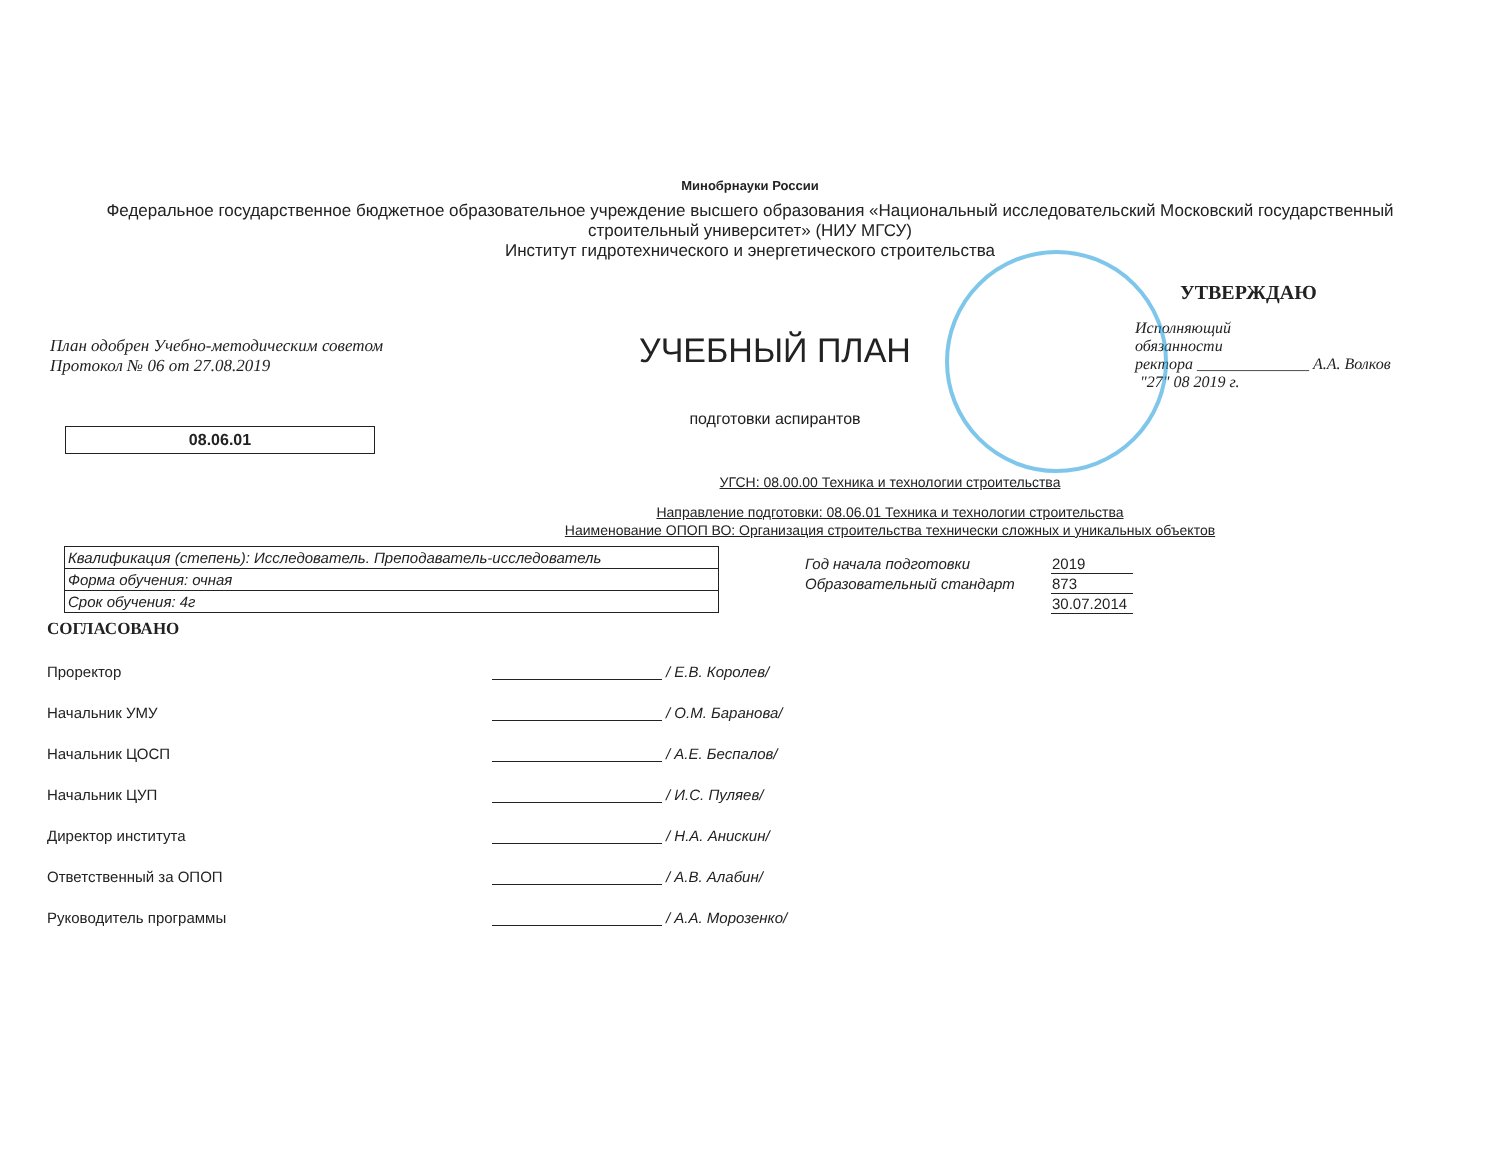Минобрнауки России
Федеральное государственное бюджетное образовательное учреждение высшего образования «Национальный исследовательский Московский государственный строительный университет» (НИУ МГСУ)
Институт гидротехнического и энергетического строительства
План одобрен Учебно-методическим советом
Протокол № 06 от 27.08.2019
08.06.01
УЧЕБНЫЙ ПЛАН
подготовки аспирантов
УТВЕРЖДАЮ
Исполняющий
обязанности
ректора ______________ А.А. Волков
"27" 08 2019 г.
УГСН: 08.00.00 Техника и технологии строительства
Направление подготовки: 08.06.01 Техника и технологии строительства
Наименование ОПОП ВО: Организация строительства технически сложных и уникальных объектов
| Квалификация (степень): Исследователь. Преподаватель-исследователь |
| Форма обучения: очная |
| Срок обучения: 4г |
| Год начала подготовки | 2019 |
| Образовательный стандарт | 873 |
| | 30.07.2014 |
СОГЛАСОВАНО
Проректор / Е.В. Королев/
Начальник УМУ / О.М. Баранова/
Начальник ЦОСП / А.Е. Беспалов/
Начальник ЦУП / И.С. Пуляев/
Директор института / Н.А. Анискин/
Ответственный за ОПОП / А.В. Алабин/
Руководитель программы / А.А. Морозенко/